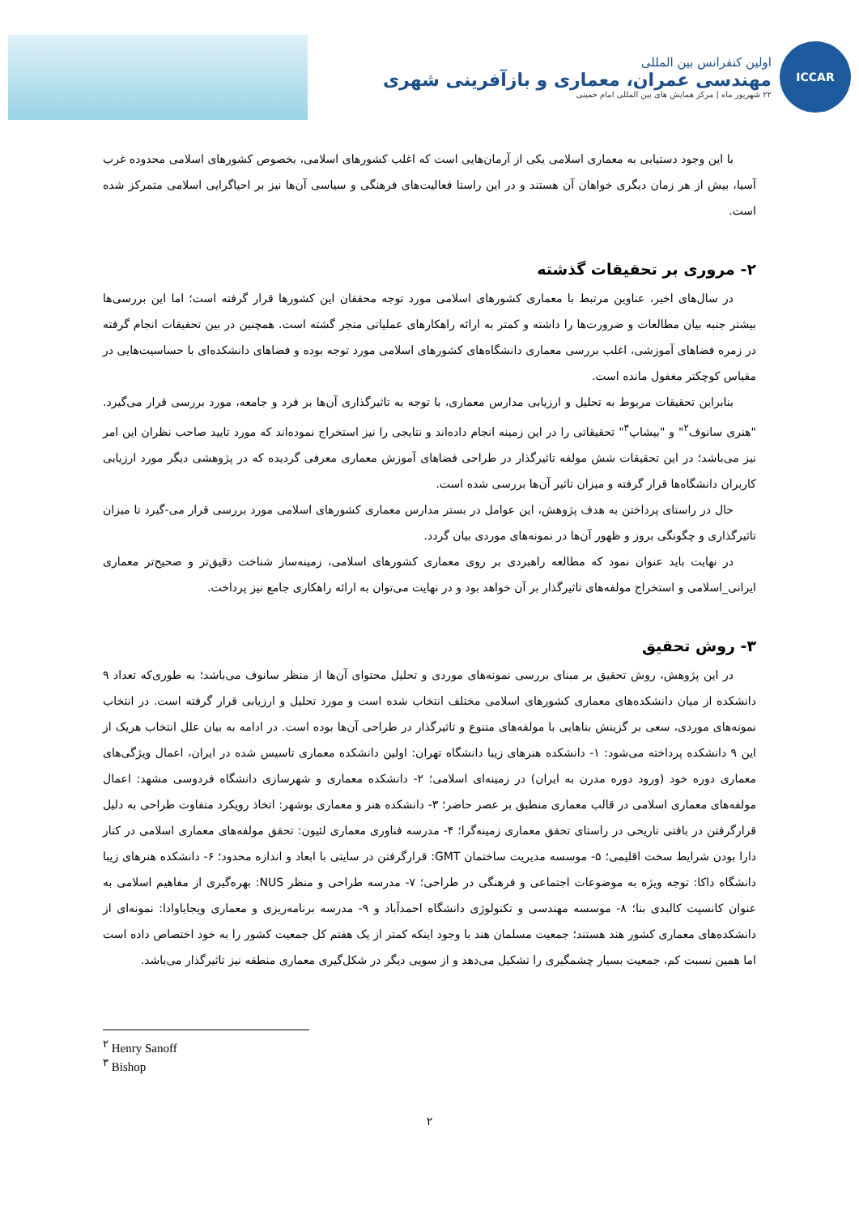ICCAR
اولین کنفرانس بین المللی
مهندسی عمران، معماری و بازآفرینی شهری
۲۲ شهریور ماه | مرکز همایش های بین المللی امام خمینی
با این وجود دستیابی به معماری اسلامی یکی از آرمان‌هایی است که اغلب کشورهای اسلامی، بخصوص کشورهای اسلامی محدوده غرب آسیا، بیش از هر زمان دیگری خواهان آن هستند و در این راستا فعالیت‌های فرهنگی و سیاسی آن‌ها نیز بر احیاگرایی اسلامی متمرکز شده است.
۲- مروری بر تحقیقات گذشته
در سال‌های اخیر، عناوین مرتبط با معماری کشورهای اسلامی مورد توجه محققان این کشورها قرار گرفته است؛ اما این بررسی‌ها بیشتر جنبه بیان مطالعات و ضرورت‌ها را داشته و کمتر به ارائه راهکارهای عملیاتی منجر گشته است. همچنین در بین تحقیقات انجام گرفته در زمره فضاهای آموزشی، اغلب بررسی معماری دانشگاه‌های کشورهای اسلامی مورد توجه بوده و فضاهای دانشکده‌ای با حساسیت‌هایی در مقیاس کوچکتر مغفول مانده است.
بنابراین تحقیقات مربوط به تحلیل و ارزیابی مدارس معماری، با توجه به تاثیرگذاری آن‌ها بر فرد و جامعه، مورد بررسی قرار می‌گیرد. "هنری سانوف<sup>۲</sup>" و "بیشاپ<sup>۳</sup>" تحقیقاتی را در این زمینه انجام داده‌اند و نتایجی را نیز استخراج نموده‌اند که مورد تایید صاحب نظران این امر نیز می‌باشد؛ در این تحقیقات شش مولفه تاثیرگذار در طراحی فضاهای آموزش معماری معرفی گردیده که در پژوهشی دیگر مورد ارزیابی کاربران دانشگاه‌ها قرار گرفته و میزان تاثیر آن‌ها بررسی شده است.
حال در راستای پرداختن به هدف پژوهش، این عوامل در بستر مدارس معماری کشورهای اسلامی مورد بررسی قرار می-گیرد تا میزان تاثیرگذاری و چگونگی بروز و ظهور آن‌ها در نمونه‌های موردی بیان گردد.
در نهایت باید عنوان نمود که مطالعه راهبردی بر روی معماری کشورهای اسلامی، زمینه‌ساز شناخت دقیق‌تر و صحیح‌تر معماری ایرانی_اسلامی و استخراج مولفه‌های تاثیرگذار بر آن خواهد بود و در نهایت می‌توان به ارائه راهکاری جامع نیز پرداخت.
۳- روش تحقیق
در این پژوهش، روش تحقیق بر مبنای بررسی نمونه‌های موردی و تحلیل محتوای آن‌ها از منظر سانوف می‌باشد؛ به طوری‌که تعداد ۹ دانشکده از میان دانشکده‌های معماری کشورهای اسلامی مختلف انتخاب شده است و مورد تحلیل و ارزیابی قرار گرفته است. در انتخاب نمونه‌های موردی، سعی بر گزینش بناهایی با مولفه‌های متنوع و تاثیرگذار در طراحی آن‌ها بوده است. در ادامه به بیان علل انتخاب هریک از این ۹ دانشکده پرداخته می‌شود: ۱- دانشکده هنرهای زیبا دانشگاه تهران: اولین دانشکده معماری تاسیس شده در ایران، اعمال ویژگی‌های معماری دوره خود (ورود دوره مدرن به ایران) در زمینه‌ای اسلامی؛ ۲- دانشکده معماری و شهرسازی دانشگاه فردوسی مشهد: اعمال مولفه‌های معماری اسلامی در قالب معماری منطبق بر عصر حاضر؛ ۳- دانشکده هنر و معماری بوشهر: اتخاذ رویکرد متفاوت طراحی به دلیل قرارگرفتن در بافتی تاریخی در راستای تحقق معماری زمینه‌گرا؛ ۴- مدرسه فناوری معماری لئیون: تحقق مولفه‌های معماری اسلامی در کنار دارا بودن شرایط سخت اقلیمی؛ ۵- موسسه مدیریت ساختمان GMT: قرارگرفتن در سایتی با ابعاد و اندازه محدود؛ ۶- دانشکده هنرهای زیبا دانشگاه داکا: توجه ویژه به موضوعات اجتماعی و فرهنگی در طراحی؛ ۷- مدرسه طراحی و منظر NUS: بهره‌گیری از مفاهیم اسلامی به عنوان کانسپت کالبدی بنا؛ ۸- موسسه مهندسی و تکنولوژی دانشگاه احمدآباد و ۹- مدرسه برنامه‌ریزی و معماری ویجایاوادا: نمونه‌ای از دانشکده‌های معماری کشور هند هستند؛ جمعیت مسلمان هند با وجود اینکه کمتر از یک هفتم کل جمعیت کشور را به خود اختصاص داده است اما همین نسبت کم، جمعیت بسیار چشمگیری را تشکیل می‌دهد و از سویی دیگر در شکل‌گیری معماری منطقه نیز تاثیرگذار می‌باشد.
<sup>۲</sup> Henry Sanoff
<sup>۳</sup> Bishop
۲